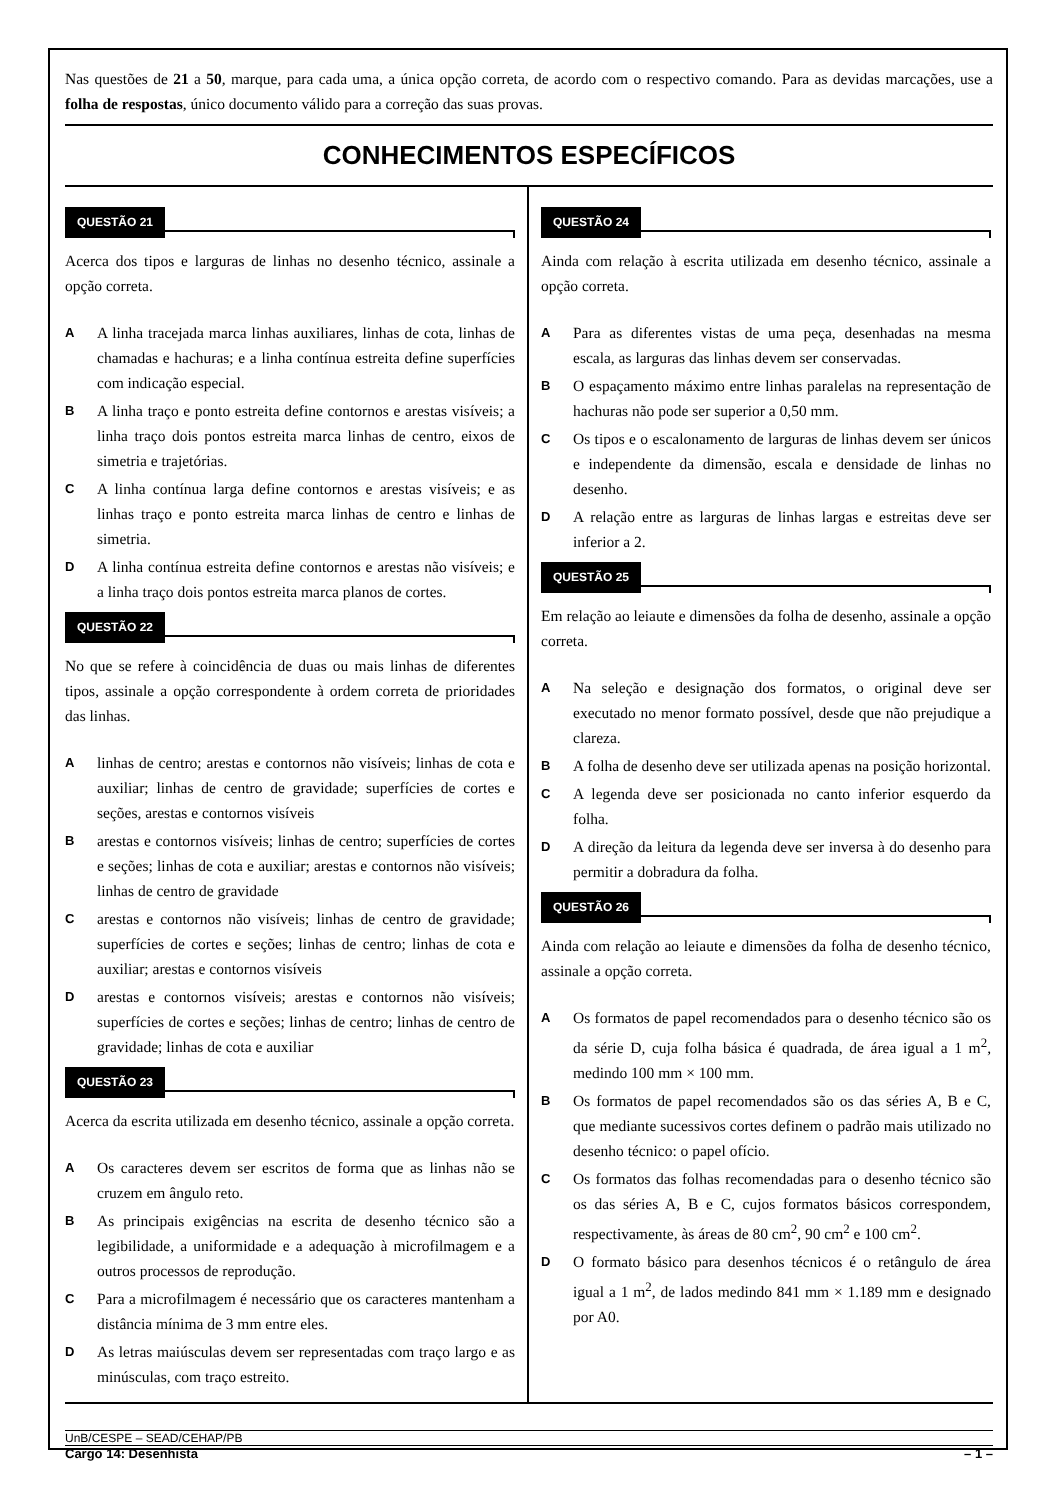Nas questões de 21 a 50, marque, para cada uma, a única opção correta, de acordo com o respectivo comando. Para as devidas marcações, use a folha de respostas, único documento válido para a correção das suas provas.
CONHECIMENTOS ESPECÍFICOS
QUESTÃO 21
Acerca dos tipos e larguras de linhas no desenho técnico, assinale a opção correta.
A
A linha tracejada marca linhas auxiliares, linhas de cota, linhas de chamadas e hachuras; e a linha contínua estreita define superfícies com indicação especial.
B
A linha traço e ponto estreita define contornos e arestas visíveis; a linha traço dois pontos estreita marca linhas de centro, eixos de simetria e trajetórias.
C
A linha contínua larga define contornos e arestas visíveis; e as linhas traço e ponto estreita marca linhas de centro e linhas de simetria.
D
A linha contínua estreita define contornos e arestas não visíveis; e a linha traço dois pontos estreita marca planos de cortes.
QUESTÃO 22
No que se refere à coincidência de duas ou mais linhas de diferentes tipos, assinale a opção correspondente à ordem correta de prioridades das linhas.
A
linhas de centro; arestas e contornos não visíveis; linhas de cota e auxiliar; linhas de centro de gravidade; superfícies de cortes e seções, arestas e contornos visíveis
B
arestas e contornos visíveis; linhas de centro; superfícies de cortes e seções; linhas de cota e auxiliar; arestas e contornos não visíveis; linhas de centro de gravidade
C
arestas e contornos não visíveis; linhas de centro de gravidade; superfícies de cortes e seções; linhas de centro; linhas de cota e auxiliar; arestas e contornos visíveis
D
arestas e contornos visíveis; arestas e contornos não visíveis; superfícies de cortes e seções; linhas de centro; linhas de centro de gravidade; linhas de cota e auxiliar
QUESTÃO 23
Acerca da escrita utilizada em desenho técnico, assinale a opção correta.
A
Os caracteres devem ser escritos de forma que as linhas não se cruzem em ângulo reto.
B
As principais exigências na escrita de desenho técnico são a legibilidade, a uniformidade e a adequação à microfilmagem e a outros processos de reprodução.
C
Para a microfilmagem é necessário que os caracteres mantenham a distância mínima de 3 mm entre eles.
D
As letras maiúsculas devem ser representadas com traço largo e as minúsculas, com traço estreito.
QUESTÃO 24
Ainda com relação à escrita utilizada em desenho técnico, assinale a opção correta.
A
Para as diferentes vistas de uma peça, desenhadas na mesma escala, as larguras das linhas devem ser conservadas.
B
O espaçamento máximo entre linhas paralelas na representação de hachuras não pode ser superior a 0,50 mm.
C
Os tipos e o escalonamento de larguras de linhas devem ser únicos e independente da dimensão, escala e densidade de linhas no desenho.
D
A relação entre as larguras de linhas largas e estreitas deve ser inferior a 2.
QUESTÃO 25
Em relação ao leiaute e dimensões da folha de desenho, assinale a opção correta.
A
Na seleção e designação dos formatos, o original deve ser executado no menor formato possível, desde que não prejudique a clareza.
B
A folha de desenho deve ser utilizada apenas na posição horizontal.
C
A legenda deve ser posicionada no canto inferior esquerdo da folha.
D
A direção da leitura da legenda deve ser inversa à do desenho para permitir a dobradura da folha.
QUESTÃO 26
Ainda com relação ao leiaute e dimensões da folha de desenho técnico, assinale a opção correta.
A
Os formatos de papel recomendados para o desenho técnico são os da série D, cuja folha básica é quadrada, de área igual a 1 m<sup>2</sup>, medindo 100 mm × 100 mm.
B
Os formatos de papel recomendados são os das séries A, B e C, que mediante sucessivos cortes definem o padrão mais utilizado no desenho técnico: o papel ofício.
C
Os formatos das folhas recomendadas para o desenho técnico são os das séries A, B e C, cujos formatos básicos correspondem, respectivamente, às áreas de 80 cm<sup>2</sup>, 90 cm<sup>2</sup> e 100 cm<sup>2</sup>.
D
O formato básico para desenhos técnicos é o retângulo de área igual a 1 m<sup>2</sup>, de lados medindo 841 mm × 1.189 mm e designado por A0.
UnB/CESPE – SEAD/CEHAP/PB
Cargo 14: Desenhista – 1 –